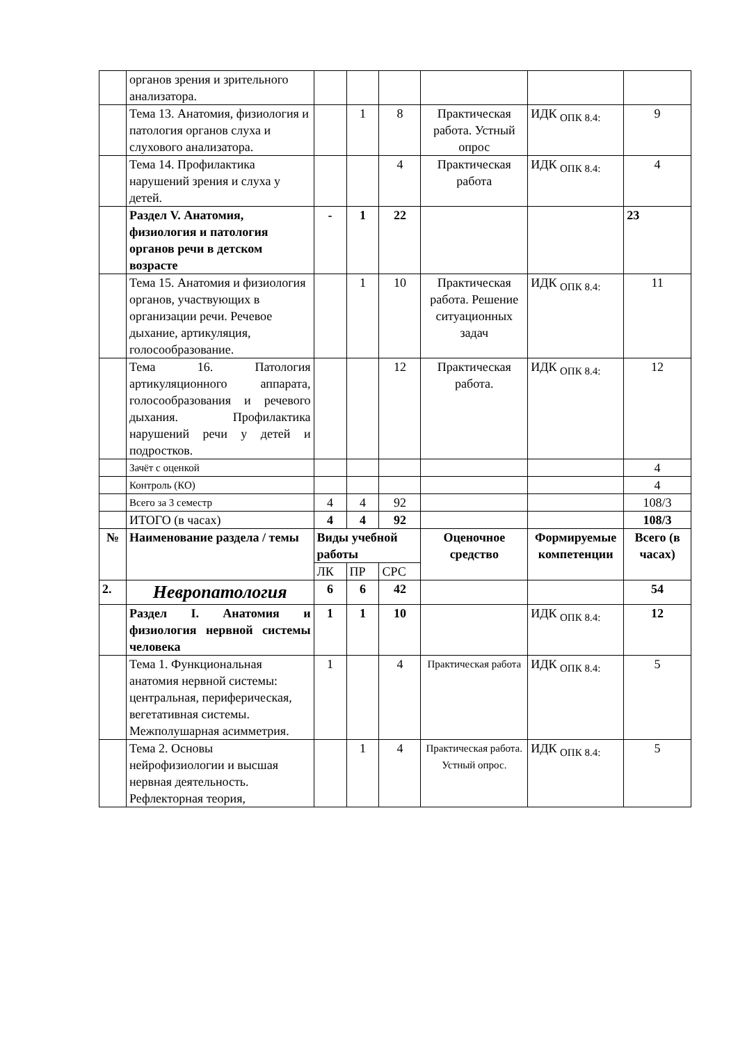| | органов зрения и зрительного анализатора. | | | | | | |
| | Тема 13. Анатомия, физиология и патология органов слуха и слухового анализатора. | | 1 | 8 | Практическая работа. Устный опрос | ИДК <sub>ОПК 8.4:</sub> | 9 |
| | Тема 14. Профилактика нарушений зрения и слуха у детей. | | | 4 | Практическая работа | ИДК <sub>ОПК 8.4:</sub> | 4 |
| | Раздел V. Анатомия, физиология и патология органов речи в детском возрасте | - | 1 | 22 | | | 23 |
| | Тема 15. Анатомия и физиология органов, участвующих в организации речи. Речевое дыхание, артикуляция, голосообразование. | | 1 | 10 | Практическая работа. Решение ситуационных задач | ИДК <sub>ОПК 8.4:</sub> | 11 |
| | Тема 16. Патология артикуляционного аппарата, голосообразования и речевого дыхания. Профилактика нарушений речи у детей и подростков. | | | 12 | Практическая работа. | ИДК <sub>ОПК 8.4:</sub> | 12 |
| | Зачёт с оценкой | | | | | | 4 |
| | Контроль (КО) | | | | | | 4 |
| | Всего за 3 семестр | 4 | 4 | 92 | | | 108/3 |
| | ИТОГО (в часах) | 4 | 4 | 92 | | | 108/3 |
| № | Наименование раздела / темы | Виды учебной работы | | | Оценочное средство | Формируемые компетенции | Всего (в часах) |
| | | ЛК | ПР | СРС | | | |
| 2. | Невропатология | 6 | 6 | 42 | | | 54 |
| | Раздел I. Анатомия и физиология нервной системы человека | 1 | 1 | 10 | | ИДК <sub>ОПК 8.4:</sub> | 12 |
| | Тема 1. Функциональная анатомия нервной системы: центральная, периферическая, вегетативная системы. Межполушарная асимметрия. | 1 | | 4 | Практическая работа | ИДК <sub>ОПК 8.4:</sub> | 5 |
| | Тема 2. Основы нейрофизиологии и высшая нервная деятельность. Рефлекторная теория, | | 1 | 4 | Практическая работа. Устный опрос. | ИДК <sub>ОПК 8.4:</sub> | 5 |